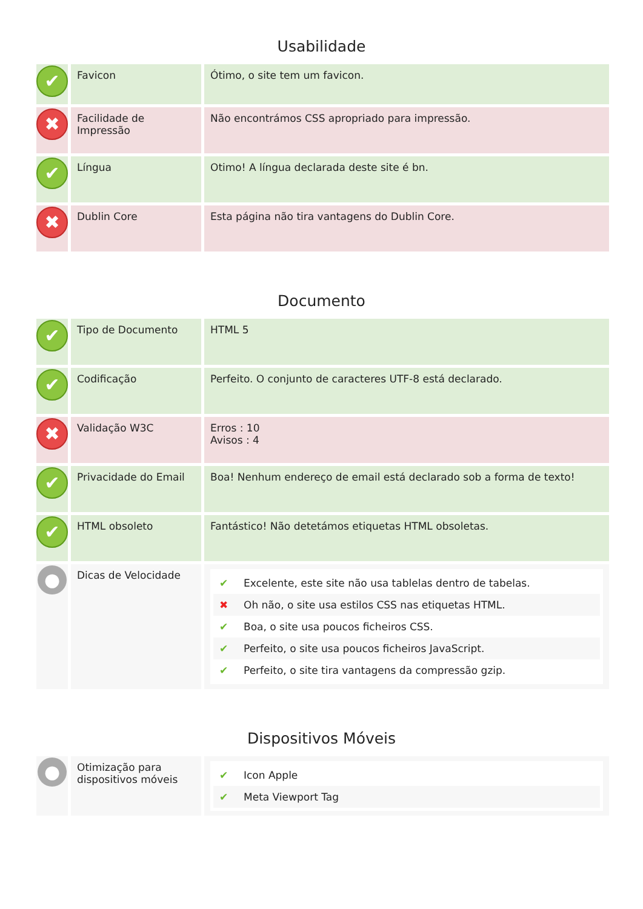Usabilidade
| ✔ | Favicon | Ótimo, o site tem um favicon. |
| ✖ | Facilidade de Impressão | Não encontrámos CSS apropriado para impressão. |
| ✔ | Língua | Otimo! A língua declarada deste site é bn. |
| ✖ | Dublin Core | Esta página não tira vantagens do Dublin Core. |
Documento
| ✔ | Tipo de Documento | HTML 5 |
| ✔ | Codificação | Perfeito. O conjunto de caracteres UTF-8 está declarado. |
| ✖ | Validação W3C | Erros : 10 Avisos : 4 |
| ✔ | Privacidade do Email | Boa! Nenhum endereço de email está declarado sob a forma de texto! |
| ✔ | HTML obsoleto | Fantástico! Não detetámos etiquetas HTML obsoletas. |
| ● | Dicas de Velocidade | ✔ Excelente, este site não usa tablelas dentro de tabelas. ✖ Oh não, o site usa estilos CSS nas etiquetas HTML. ✔ Boa, o site usa poucos ficheiros CSS. ✔ Perfeito, o site usa poucos ficheiros JavaScript. ✔ Perfeito, o site tira vantagens da compressão gzip. |
Dispositivos Móveis
| ● | Otimização para dispositivos móveis | ✔ Icon Apple ✔ Meta Viewport Tag |